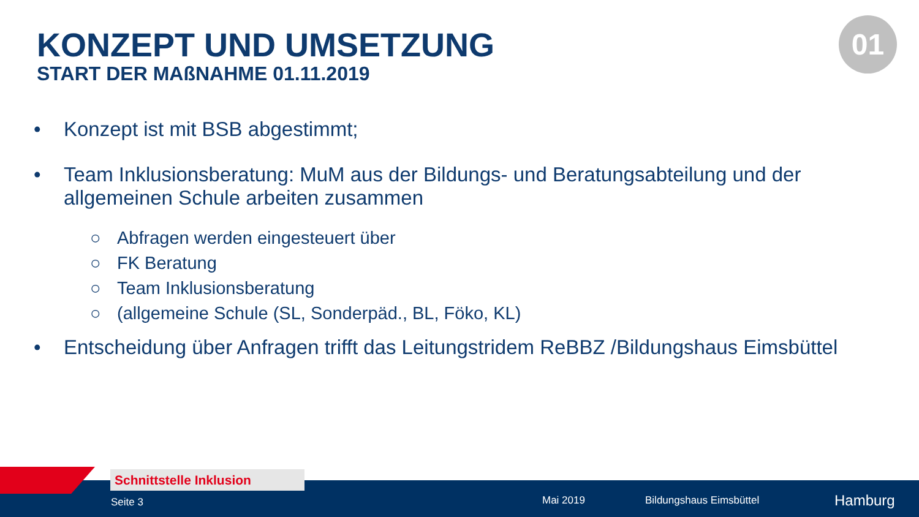KONZEPT UND UMSETZUNG
START DER MAßNAHME 01.11.2019
01
• Konzept ist mit BSB abgestimmt;
• Team Inklusionsberatung: MuM aus der Bildungs- und Beratungsabteilung und der allgemeinen Schule arbeiten zusammen
○ Abfragen werden eingesteuert über
○ FK Beratung
○ Team Inklusionsberatung
○ (allgemeine Schule (SL, Sonderpäd., BL, Föko, KL)
• Entscheidung über Anfragen trifft das Leitungstridem ReBBZ /Bildungshaus Eimsbüttel
Schnittstelle Inklusion
Seite 3 Mai 2019 Bildungshaus Eimsbüttel Hamburg